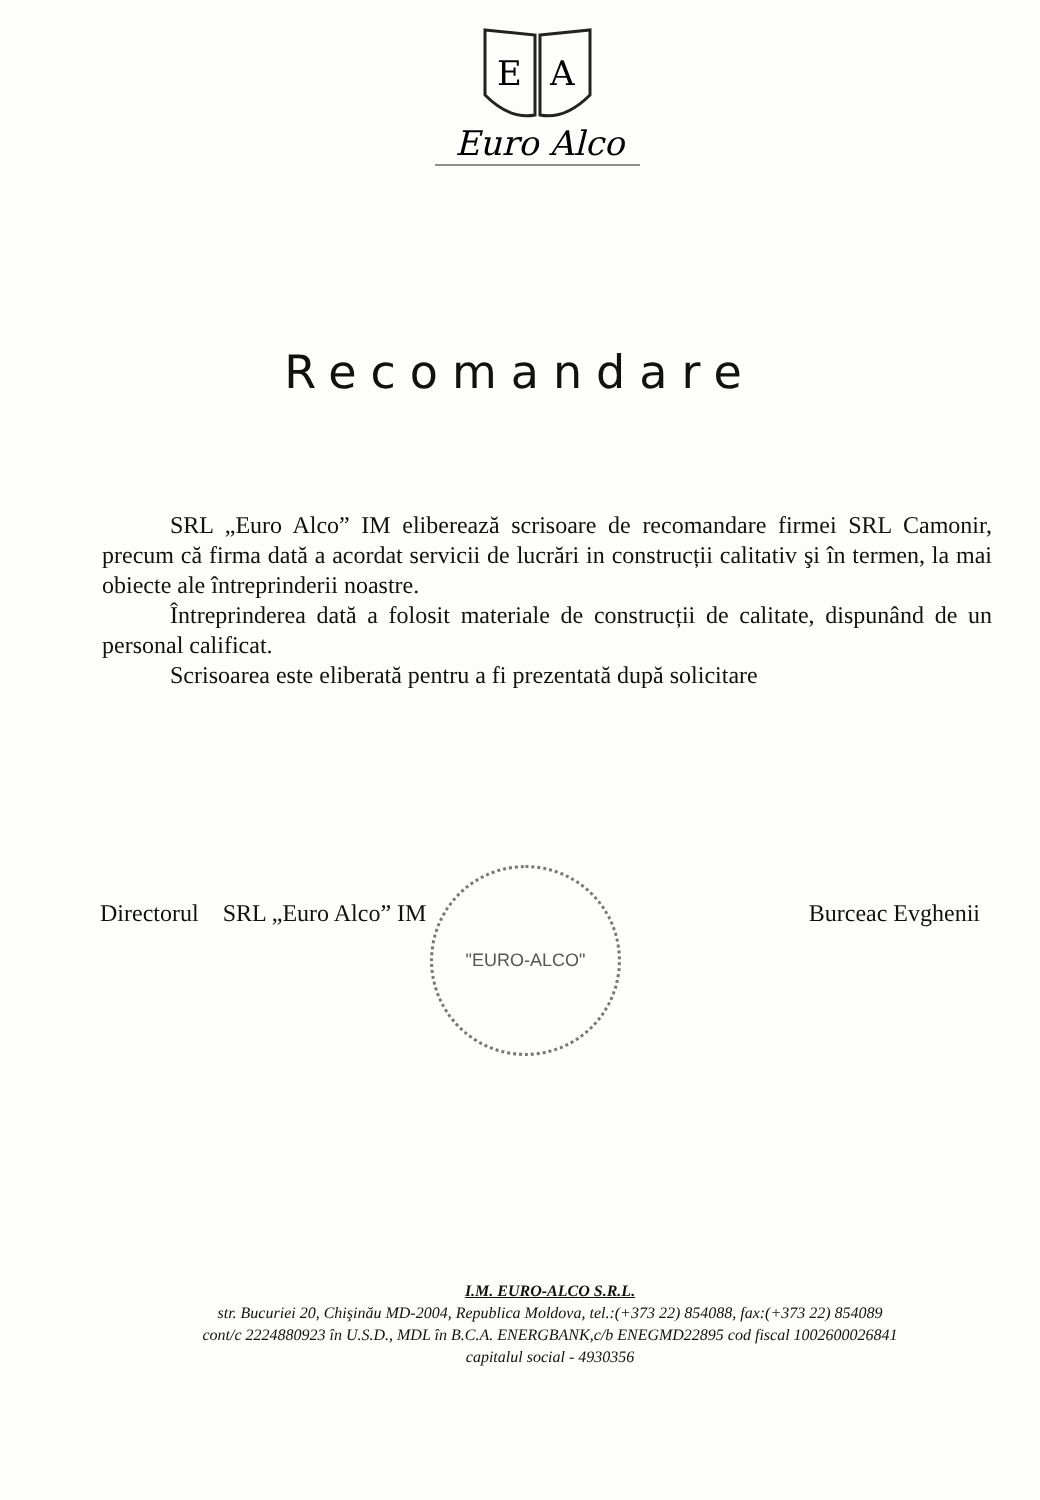E
A
Euro Alco
Recomandare
SRL „Euro Alco” IM eliberează scrisoare de recomandare firmei SRL Camonir, precum că firma dată a acordat servicii de lucrări in construcții calitativ şi în termen, la mai obiecte ale întreprinderii noastre.
Întreprinderea dată a folosit materiale de construcții de calitate, dispunând de un personal calificat.
Scrisoarea este eliberată pentru a fi prezentată după solicitare
"EURO-ALCO"
Directorul SRL „Euro Alco” IM Burceac Evghenii
I.M. EURO-ALCO S.R.L.
str. Bucuriei 20, Chişinău MD-2004, Republica Moldova, tel.:(+373 22) 854088, fax:(+373 22) 854089
cont/c 2224880923 în U.S.D., MDL în B.C.A. ENERGBANK,c/b ENEGMD22895 cod fiscal 1002600026841
capitalul social - 4930356